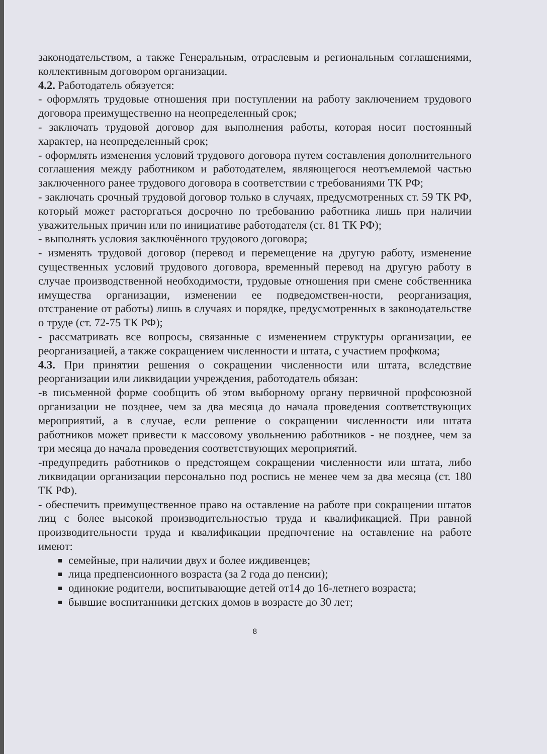законодательством, а также Генеральным, отраслевым и региональным соглашениями, коллективным договором организации.
4.2. Работодатель обязуется:
- оформлять трудовые отношения при поступлении на работу заключением трудового договора преимущественно на неопределенный срок;
- заключать трудовой договор для выполнения работы, которая носит постоянный характер, на неопределенный срок;
- оформлять изменения условий трудового договора путем составления дополнительного соглашения между работником и работодателем, являющегося неотъемлемой частью заключенного ранее трудового договора в соответствии с требованиями ТК РФ;
- заключать срочный трудовой договор только в случаях, предусмотренных ст. 59 ТК РФ, который может расторгаться досрочно по требованию работника лишь при наличии уважительных причин или по инициативе работодателя (ст. 81 ТК РФ);
- выполнять условия заключённого трудового договора;
- изменять трудовой договор (перевод и перемещение на другую работу, изменение существенных условий трудового договора, временный перевод на другую работу в случае производственной необходимости, трудовые отношения при смене собственника имущества организации, изменении ее подведомствен-ности, реорганизация, отстранение от работы) лишь в случаях и порядке, предусмотренных в законодательстве о труде (ст. 72-75 ТК РФ);
- рассматривать все вопросы, связанные с изменением структуры организации, ее реорганизацией, а также сокращением численности и штата, с участием профкома;
4.3. При принятии решения о сокращении численности или штата, вследствие реорганизации или ликвидации учреждения, работодатель обязан:
-в письменной форме сообщить об этом выборному органу первичной профсоюзной организации не позднее, чем за два месяца до начала проведения соответствующих мероприятий, а в случае, если решение о сокращении численности или штата работников может привести к массовому увольнению работников - не позднее, чем за три месяца до начала проведения соответствующих мероприятий.
-предупредить работников о предстоящем сокращении численности или штата, либо ликвидации организации персонально под роспись не менее чем за два месяца (ст. 180 ТК РФ).
- обеспечить преимущественное право на оставление на работе при сокращении штатов лиц с более высокой производительностью труда и квалификацией. При равной производительности труда и квалификации предпочтение на оставление на работе имеют:
семейные, при наличии двух и более иждивенцев;
лица предпенсионного возраста (за 2 года до пенсии);
одинокие родители, воспитывающие детей от14 до 16-летнего возраста;
бывшие воспитанники детских домов в возрасте до 30 лет;
8